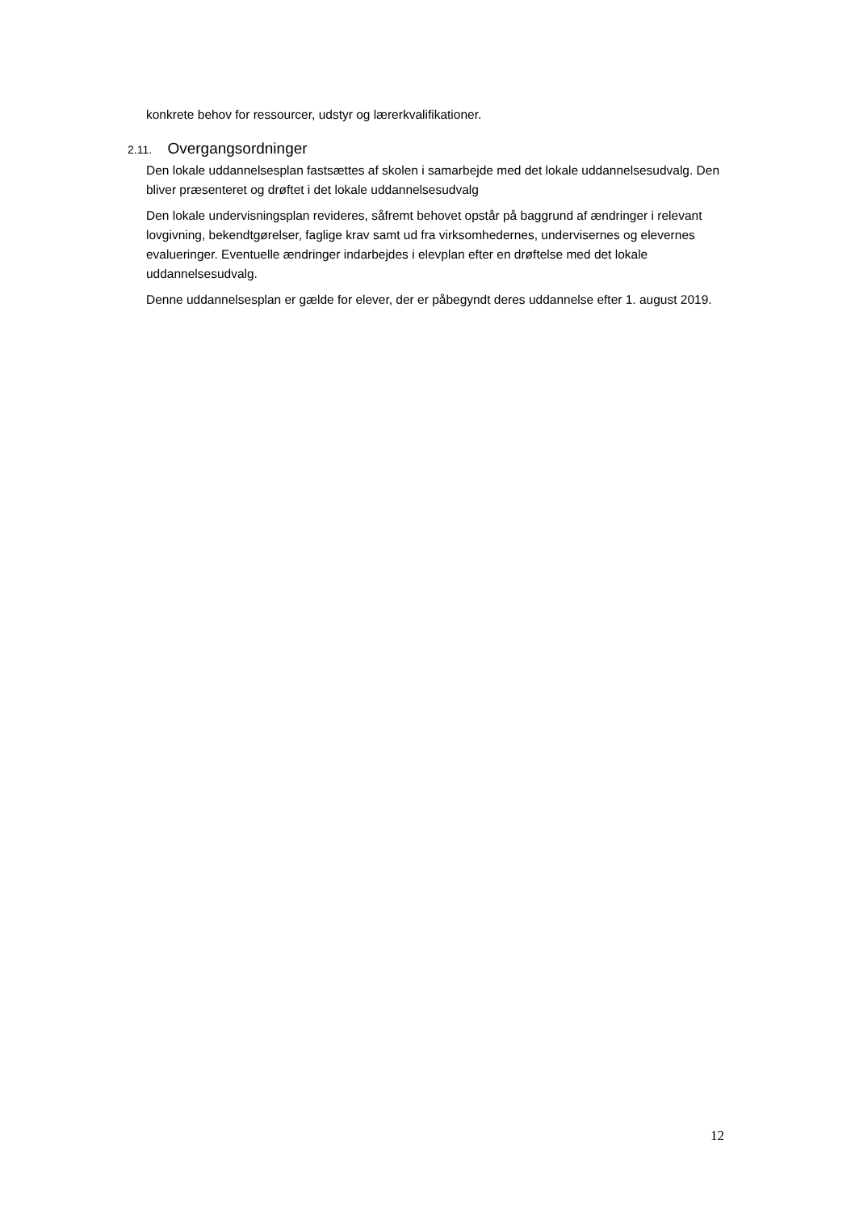konkrete behov for ressourcer, udstyr og lærerkvalifikationer.
2.11. Overgangsordninger
Den lokale uddannelsesplan fastsættes af skolen i samarbejde med det lokale uddannelsesudvalg. Den bliver præsenteret og drøftet i det lokale uddannelsesudvalg
Den lokale undervisningsplan revideres, såfremt behovet opstår på baggrund af ændringer i relevant lovgivning, bekendtgørelser, faglige krav samt ud fra virksomhedernes, undervisernes og elevernes evalueringer. Eventuelle ændringer indarbejdes i elevplan efter en drøftelse med det lokale uddannelsesudvalg.
Denne uddannelsesplan er gælde for elever, der er påbegyndt deres uddannelse efter 1. august 2019.
12